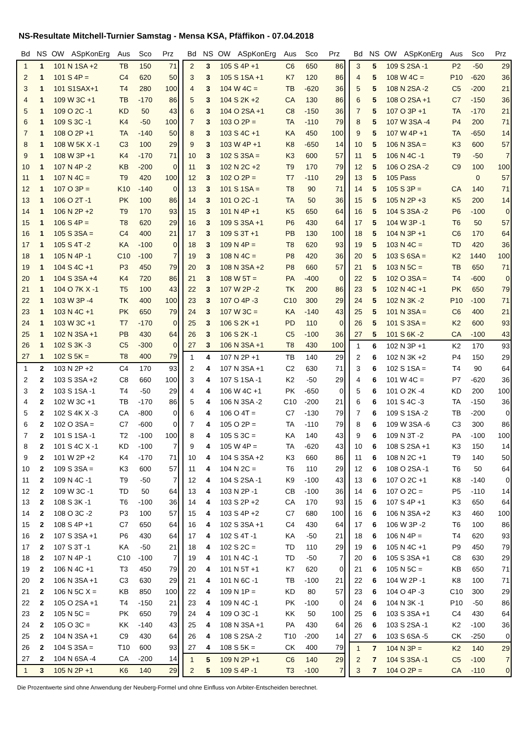NS-Resultate Mitchell-Turnier Samstag - Mensa KSA, Pfäffikon - 07.04.2018
| Bd | NS | OW | ASpKonErg | Aus | Sco | Prz |
| --- | --- | --- | --- | --- | --- | --- |
| 1 | 1 | 101 | N 1SA +2 | TB | 150 | 71 |
| 2 | 1 | 101 | S 4P = | C4 | 620 | 50 |
| 3 | 1 | 101 | S1SAX+1 | T4 | 280 | 100 |
| 4 | 1 | 109 | W 3C +1 | TB | -170 | 86 |
| 5 | 1 | 109 | O 2C -1 | KD | 50 | 43 |
| 6 | 1 | 109 | S 3C -1 | K4 | -50 | 100 |
| 7 | 1 | 108 | O 2P +1 | TA | -140 | 50 |
| 8 | 1 | 108 | W 5K X -1 | C3 | 100 | 29 |
| 9 | 1 | 108 | W 3P +1 | K4 | -170 | 71 |
| 10 | 1 | 107 | N 4P -2 | KB | -200 | 0 |
| 11 | 1 | 107 | N 4C = | T9 | 420 | 100 |
| 12 | 1 | 107 | O 3P = | K10 | -140 | 0 |
| 13 | 1 | 106 | O 2T -1 | PK | 100 | 86 |
| 14 | 1 | 106 | N 2P +2 | T9 | 170 | 93 |
| 15 | 1 | 106 | S 4P = | T8 | 620 | 29 |
| 16 | 1 | 105 | S 3SA = | C4 | 400 | 21 |
| 17 | 1 | 105 | S 4T -2 | KA | -100 | 0 |
| 18 | 1 | 105 | N 4P -1 | C10 | -100 | 7 |
| 19 | 1 | 104 | S 4C +1 | P3 | 450 | 79 |
| 20 | 1 | 104 | S 3SA +4 | K4 | 720 | 86 |
| 21 | 1 | 104 | O 7K X -1 | T5 | 100 | 43 |
| 22 | 1 | 103 | W 3P -4 | TK | 400 | 100 |
| 23 | 1 | 103 | N 4C +1 | PK | 650 | 79 |
| 24 | 1 | 103 | W 3C +1 | T7 | -170 | 0 |
| 25 | 1 | 102 | N 3SA +1 | PB | 430 | 64 |
| 26 | 1 | 102 | S 3K -3 | C5 | -300 | 0 |
| 27 | 1 | 102 | S 5K = | T8 | 400 | 79 |
| 1 | 2 | 103 | N 2P +2 | C4 | 170 | 93 |
| 2 | 2 | 103 | S 3SA +2 | C8 | 660 | 100 |
| 3 | 2 | 103 | S 1SA -1 | T4 | -50 | 29 |
| 4 | 2 | 102 | W 3C +1 | TB | -170 | 86 |
| 5 | 2 | 102 | S 4K X -3 | CA | -800 | 0 |
| 6 | 2 | 102 | O 3SA = | C7 | -600 | 0 |
| 7 | 2 | 101 | S 1SA -1 | T2 | -100 | 100 |
| 8 | 2 | 101 | S 4C X -1 | KD | -100 | 7 |
| 9 | 2 | 101 | W 2P +2 | K4 | -170 | 71 |
| 10 | 2 | 109 | S 3SA = | K3 | 600 | 57 |
| 11 | 2 | 109 | N 4C -1 | T9 | -50 | 7 |
| 12 | 2 | 109 | W 3C -1 | TD | 50 | 64 |
| 13 | 2 | 108 | S 3K -1 | T6 | -100 | 36 |
| 14 | 2 | 108 | O 3C -2 | P3 | 100 | 57 |
| 15 | 2 | 108 | S 4P +1 | C7 | 650 | 64 |
| 16 | 2 | 107 | S 3SA +1 | P6 | 430 | 64 |
| 17 | 2 | 107 | S 3T -1 | KA | -50 | 21 |
| 18 | 2 | 107 | N 4P -1 | C10 | -100 | 7 |
| 19 | 2 | 106 | N 4C +1 | T3 | 450 | 79 |
| 20 | 2 | 106 | N 3SA +1 | C3 | 630 | 29 |
| 21 | 2 | 106 | N 5C X = | KB | 850 | 100 |
| 22 | 2 | 105 | O 2SA +1 | T4 | -150 | 21 |
| 23 | 2 | 105 | N 5C = | PK | 650 | 79 |
| 24 | 2 | 105 | O 3C = | KK | -140 | 43 |
| 25 | 2 | 104 | N 3SA +1 | C9 | 430 | 64 |
| 26 | 2 | 104 | S 3SA = | T10 | 600 | 93 |
| 27 | 2 | 104 | N 6SA -4 | CA | -200 | 14 |
| 1 | 3 | 105 | N 2P +1 | K6 | 140 | 29 |
| Bd | NS | OW | ASpKonErg | Aus | Sco | Prz |
| --- | --- | --- | --- | --- | --- | --- |
| 2 | 3 | 105 | S 4P +1 | C6 | 650 | 86 |
| 3 | 3 | 105 | S 1SA +1 | K7 | 120 | 86 |
| 4 | 3 | 104 | W 4C = | TB | -620 | 36 |
| 5 | 3 | 104 | S 2K +2 | CA | 130 | 86 |
| 6 | 3 | 104 | O 2SA +1 | C8 | -150 | 36 |
| 7 | 3 | 103 | O 2P = | TA | -110 | 79 |
| 8 | 3 | 103 | S 4C +1 | KA | 450 | 100 |
| 9 | 3 | 103 | W 4P +1 | K8 | -650 | 14 |
| 10 | 3 | 102 | S 3SA = | K3 | 600 | 57 |
| 11 | 3 | 102 | N 2C +2 | T9 | 170 | 79 |
| 12 | 3 | 102 | O 2P = | T7 | -110 | 29 |
| 13 | 3 | 101 | S 1SA = | T8 | 90 | 71 |
| 14 | 3 | 101 | O 2C -1 | TA | 50 | 36 |
| 15 | 3 | 101 | N 4P +1 | K5 | 650 | 64 |
| 16 | 3 | 109 | S 3SA +1 | P6 | 430 | 64 |
| 17 | 3 | 109 | S 3T +1 | PB | 130 | 100 |
| 18 | 3 | 109 | N 4P = | T8 | 620 | 93 |
| 19 | 3 | 108 | N 4C = | P8 | 420 | 36 |
| 20 | 3 | 108 | N 3SA +2 | P8 | 660 | 57 |
| 21 | 3 | 108 | W 5T = | PA | -400 | 0 |
| 22 | 3 | 107 | W 2P -2 | TK | 200 | 86 |
| 23 | 3 | 107 | O 4P -3 | C10 | 300 | 29 |
| 24 | 3 | 107 | W 3C = | KA | -140 | 43 |
| 25 | 3 | 106 | S 2K +1 | PD | 110 | 0 |
| 26 | 3 | 106 | S 2K -1 | C5 | -100 | 36 |
| 27 | 3 | 106 | N 3SA +1 | T8 | 430 | 100 |
| 1 | 4 | 107 | N 2P +1 | TB | 140 | 29 |
| 2 | 4 | 107 | N 3SA +1 | C2 | 630 | 71 |
| 3 | 4 | 107 | S 1SA -1 | K2 | -50 | 29 |
| 4 | 4 | 106 | W 4C +1 | PK | -650 | 0 |
| 5 | 4 | 106 | N 3SA -2 | C10 | -200 | 21 |
| 6 | 4 | 106 | O 4T = | C7 | -130 | 79 |
| 7 | 4 | 105 | O 2P = | TA | -110 | 79 |
| 8 | 4 | 105 | S 3C = | KA | 140 | 43 |
| 9 | 4 | 105 | W 4P = | TA | -620 | 43 |
| 10 | 4 | 104 | S 3SA +2 | K3 | 660 | 86 |
| 11 | 4 | 104 | N 2C = | T6 | 110 | 29 |
| 12 | 4 | 104 | S 2SA -1 | K9 | -100 | 43 |
| 13 | 4 | 103 | N 2P -1 | CB | -100 | 36 |
| 14 | 4 | 103 | S 2P +2 | CA | 170 | 93 |
| 15 | 4 | 103 | S 4P +2 | C7 | 680 | 100 |
| 16 | 4 | 102 | S 3SA +1 | C4 | 430 | 64 |
| 17 | 4 | 102 | S 4T -1 | KA | -50 | 21 |
| 18 | 4 | 102 | S 2C = | TD | 110 | 29 |
| 19 | 4 | 101 | N 4C -1 | TD | -50 | 7 |
| 20 | 4 | 101 | N 5T +1 | K7 | 620 | 0 |
| 21 | 4 | 101 | N 6C -1 | TB | -100 | 21 |
| 22 | 4 | 109 | N 1P = | KD | 80 | 57 |
| 23 | 4 | 109 | N 4C -1 | PK | -100 | 0 |
| 24 | 4 | 109 | O 3C -1 | KK | 50 | 100 |
| 25 | 4 | 108 | N 3SA +1 | PA | 430 | 64 |
| 26 | 4 | 108 | S 2SA -2 | T10 | -200 | 14 |
| 27 | 4 | 108 | S 5K = | CK | 400 | 79 |
| 1 | 5 | 109 | N 2P +1 | C6 | 140 | 29 |
| 2 | 5 | 109 | S 4P -1 | T3 | -100 | 7 |
| Bd | NS | OW | ASpKonErg | Aus | Sco | Prz |
| --- | --- | --- | --- | --- | --- | --- |
| 3 | 5 | 109 | S 2SA -1 | P2 | -50 | 29 |
| 4 | 5 | 108 | W 4C = | P10 | -620 | 36 |
| 5 | 5 | 108 | N 2SA -2 | C5 | -200 | 21 |
| 6 | 5 | 108 | O 2SA +1 | C7 | -150 | 36 |
| 7 | 5 | 107 | O 3P +1 | TA | -170 | 21 |
| 8 | 5 | 107 | W 3SA -4 | P4 | 200 | 71 |
| 9 | 5 | 107 | W 4P +1 | TA | -650 | 14 |
| 10 | 5 | 106 | N 3SA = | K3 | 600 | 57 |
| 11 | 5 | 106 | N 4C -1 | T9 | -50 | 7 |
| 12 | 5 | 106 | O 2SA -2 | C9 | 100 | 100 |
| 13 | 5 | 105 | Pass | | 0 | 57 |
| 14 | 5 | 105 | S 3P = | CA | 140 | 71 |
| 15 | 5 | 105 | N 2P +3 | K5 | 200 | 14 |
| 16 | 5 | 104 | S 3SA -2 | P6 | -100 | 0 |
| 17 | 5 | 104 | W 3P -1 | T6 | 50 | 57 |
| 18 | 5 | 104 | N 3P +1 | C6 | 170 | 64 |
| 19 | 5 | 103 | N 4C = | TD | 420 | 36 |
| 20 | 5 | 103 | S 6SA = | K2 | 1440 | 100 |
| 21 | 5 | 103 | N 5C = | TB | 650 | 71 |
| 22 | 5 | 102 | O 3SA = | T4 | -600 | 0 |
| 23 | 5 | 102 | N 4C +1 | PK | 650 | 79 |
| 24 | 5 | 102 | N 3K -2 | P10 | -100 | 71 |
| 25 | 5 | 101 | N 3SA = | C6 | 400 | 21 |
| 26 | 5 | 101 | S 3SA = | K2 | 600 | 93 |
| 27 | 5 | 101 | S 6K -2 | CA | -100 | 43 |
| 1 | 6 | 102 | N 3P +1 | K2 | 170 | 93 |
| 2 | 6 | 102 | N 3K +2 | P4 | 150 | 29 |
| 3 | 6 | 102 | S 1SA = | T4 | 90 | 64 |
| 4 | 6 | 101 | W 4C = | P7 | -620 | 36 |
| 5 | 6 | 101 | O 2K -4 | KD | 200 | 100 |
| 6 | 6 | 101 | S 4C -3 | TA | -150 | 36 |
| 7 | 6 | 109 | S 1SA -2 | TB | -200 | 0 |
| 8 | 6 | 109 | W 3SA -6 | C3 | 300 | 86 |
| 9 | 6 | 109 | N 3T -2 | PA | -100 | 100 |
| 10 | 6 | 108 | S 2SA +1 | K3 | 150 | 14 |
| 11 | 6 | 108 | N 2C +1 | T9 | 140 | 50 |
| 12 | 6 | 108 | O 2SA -1 | T6 | 50 | 64 |
| 13 | 6 | 107 | O 2C +1 | K8 | -140 | 0 |
| 14 | 6 | 107 | O 2C = | P5 | -110 | 14 |
| 15 | 6 | 107 | S 4P +1 | K3 | 650 | 64 |
| 16 | 6 | 106 | N 3SA +2 | K3 | 460 | 100 |
| 17 | 6 | 106 | W 3P -2 | T6 | 100 | 86 |
| 18 | 6 | 106 | N 4P = | T4 | 620 | 93 |
| 19 | 6 | 105 | N 4C +1 | P9 | 450 | 79 |
| 20 | 6 | 105 | S 3SA +1 | C8 | 630 | 29 |
| 21 | 6 | 105 | N 5C = | KB | 650 | 71 |
| 22 | 6 | 104 | W 2P -1 | K8 | 100 | 71 |
| 23 | 6 | 104 | O 4P -3 | C10 | 300 | 29 |
| 24 | 6 | 104 | N 3K -1 | P10 | -50 | 86 |
| 25 | 6 | 103 | S 3SA +1 | C4 | 430 | 64 |
| 26 | 6 | 103 | S 2SA -1 | K2 | -100 | 36 |
| 27 | 6 | 103 | S 6SA -5 | CK | -250 | 0 |
| 1 | 7 | 104 | N 3P = | K2 | 140 | 29 |
| 2 | 7 | 104 | S 3SA -1 | C5 | -100 | 7 |
| 3 | 7 | 104 | O 2P = | CA | -110 | 0 |
Die Prozentwerte sind ohne Anwendung der Neuberg-Formel und ohne Einfluss von Arbiter-Entscheiden berechnet.